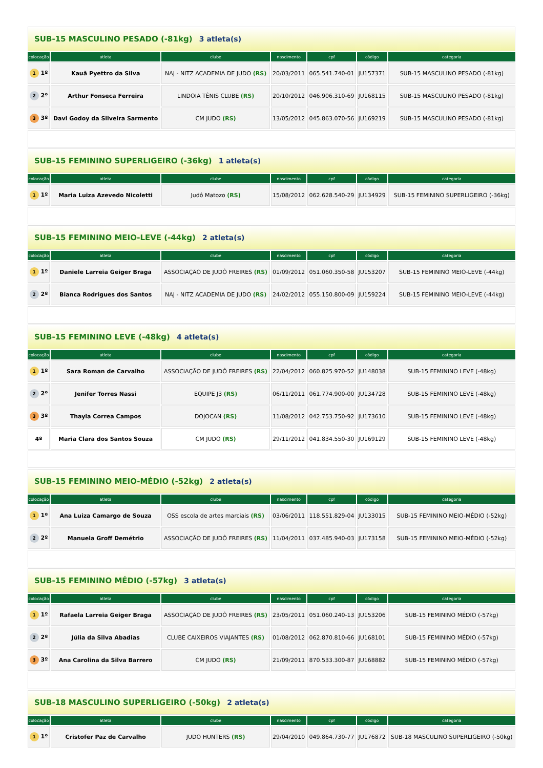| SUB-15 MASCULINO PESADO (-81kg) 3 atleta(s) | | | | | | |
| colocação | atleta | clube | nascimento | cpf | código | categoria |
| 1 1º | Kauã Pyettro da Silva | NAJ - NITZ ACADEMIA DE JUDO (RS) | 20/03/2011 | 065.541.740-01 | JU157371 | SUB-15 MASCULINO PESADO (-81kg) |
| 2 2º | Arthur Fonseca Ferreira | LINDOIA TÊNIS CLUBE (RS) | 20/10/2012 | 046.906.310-69 | JU168115 | SUB-15 MASCULINO PESADO (-81kg) |
| 3 3º | Davi Godoy da Silveira Sarmento | CM JUDO (RS) | 13/05/2012 | 045.863.070-56 | JU169219 | SUB-15 MASCULINO PESADO (-81kg) |
| SUB-15 FEMININO SUPERLIGEIRO (-36kg) 1 atleta(s) | | | | | | |
| colocação | atleta | clube | nascimento | cpf | código | categoria |
| 1 1º | Maria Luiza Azevedo Nicoletti | Judô Matozo (RS) | 15/08/2012 | 062.628.540-29 | JU134929 | SUB-15 FEMININO SUPERLIGEIRO (-36kg) |
| SUB-15 FEMININO MEIO-LEVE (-44kg) 2 atleta(s) | | | | | | |
| colocação | atleta | clube | nascimento | cpf | código | categoria |
| 1 1º | Daniele Larreia Geiger Braga | ASSOCIAÇÃO DE JUDÔ FREIRES (RS) | 01/09/2012 | 051.060.350-58 | JU153207 | SUB-15 FEMININO MEIO-LEVE (-44kg) |
| 2 2º | Bianca Rodrigues dos Santos | NAJ - NITZ ACADEMIA DE JUDO (RS) | 24/02/2012 | 055.150.800-09 | JU159224 | SUB-15 FEMININO MEIO-LEVE (-44kg) |
| SUB-15 FEMININO LEVE (-48kg) 4 atleta(s) | | | | | | |
| colocação | atleta | clube | nascimento | cpf | código | categoria |
| 1 1º | Sara Roman de Carvalho | ASSOCIAÇÃO DE JUDÔ FREIRES (RS) | 22/04/2012 | 060.825.970-52 | JU148038 | SUB-15 FEMININO LEVE (-48kg) |
| 2 2º | Jenifer Torres Nassi | EQUIPE J3 (RS) | 06/11/2011 | 061.774.900-00 | JU134728 | SUB-15 FEMININO LEVE (-48kg) |
| 3 3º | Thayla Correa Campos | DOJOCAN (RS) | 11/08/2012 | 042.753.750-92 | JU173610 | SUB-15 FEMININO LEVE (-48kg) |
| 4º | Maria Clara dos Santos Souza | CM JUDO (RS) | 29/11/2012 | 041.834.550-30 | JU169129 | SUB-15 FEMININO LEVE (-48kg) |
| SUB-15 FEMININO MEIO-MÉDIO (-52kg) 2 atleta(s) | | | | | | |
| colocação | atleta | clube | nascimento | cpf | código | categoria |
| 1 1º | Ana Luiza Camargo de Souza | OSS escola de artes marciais (RS) | 03/06/2011 | 118.551.829-04 | JU133015 | SUB-15 FEMININO MEIO-MÉDIO (-52kg) |
| 2 2º | Manuela Groff Demétrio | ASSOCIAÇÃO DE JUDÔ FREIRES (RS) | 11/04/2011 | 037.485.940-03 | JU173158 | SUB-15 FEMININO MEIO-MÉDIO (-52kg) |
| SUB-15 FEMININO MÉDIO (-57kg) 3 atleta(s) | | | | | | |
| colocação | atleta | clube | nascimento | cpf | código | categoria |
| 1 1º | Rafaela Larreia Geiger Braga | ASSOCIAÇÃO DE JUDÔ FREIRES (RS) | 23/05/2011 | 051.060.240-13 | JU153206 | SUB-15 FEMININO MÉDIO (-57kg) |
| 2 2º | Júlia da Silva Abadias | CLUBE CAIXEIROS VIAJANTES (RS) | 01/08/2012 | 062.870.810-66 | JU168101 | SUB-15 FEMININO MÉDIO (-57kg) |
| 3 3º | Ana Carolina da Silva Barrero | CM JUDO (RS) | 21/09/2011 | 870.533.300-87 | JU168882 | SUB-15 FEMININO MÉDIO (-57kg) |
| SUB-18 MASCULINO SUPERLIGEIRO (-50kg) 2 atleta(s) | | | | | | |
| colocação | atleta | clube | nascimento | cpf | código | categoria |
| 1 1º | Cristofer Paz de Carvalho | JUDO HUNTERS (RS) | 29/04/2010 | 049.864.730-77 | JU176872 | SUB-18 MASCULINO SUPERLIGEIRO (-50kg) |